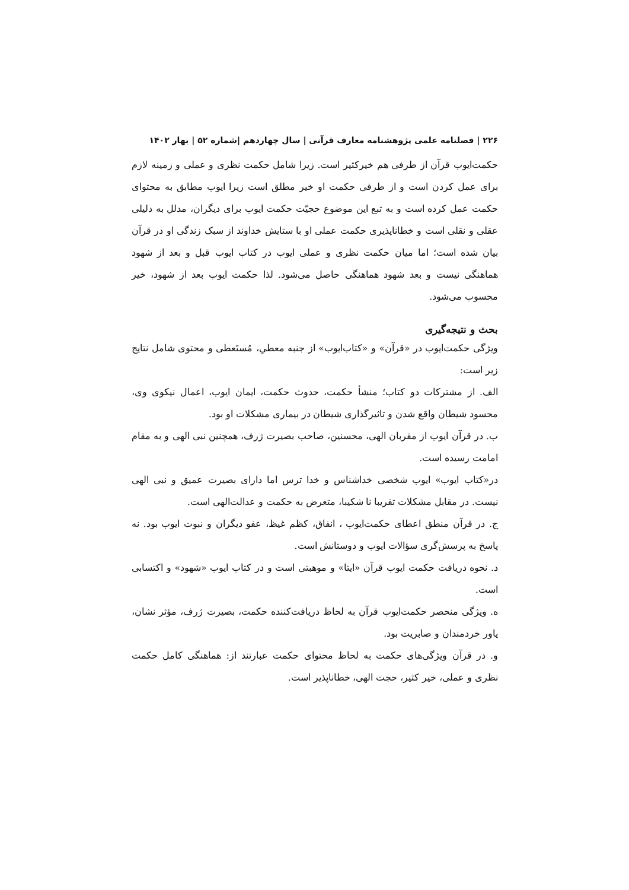۲۲۶ | فصلنامه علمی پژوهشنامه معارف قرآنی | سال چهاردهم |شماره ۵۲ | بهار ۱۴۰۲
حکمت‌ایوب قرآن از طرفی هم خیرکثیر است. زیرا شامل حکمت نظری و عملی و زمینه لازم برای عمل کردن است و از طرفی حکمت او خیر مطلق است زیرا ایوب مطابق به محتوای حکمت عمل کرده است و به تبع این موضوع حجیّت حکمت ایوب برای دیگران، مدلل به دلیلی عقلی و نقلی است و خطاناپذیری حکمت عملی او با ستایش خداوند از سبک زندگی او در قرآن بیان شده است؛ اما میان حکمت نظری و عملی ایوب در کتاب ایوب قبل و بعد از شهود هماهنگی نیست و بعد شهود هماهنگی حاصل می‌شود. لذا حکمت ایوب بعد از شهود، خیر محسوب می‌شود.
بحث و نتیجه‌گیری
ویژگی حکمت‌ایوب در «قرآن» و «کتاب‌ایوب» از جنبه معطیِ، مُستَعطی و محتوی شامل نتایج زیر است:
الف. از مشترکات دو کتاب؛ منشأ حکمت، حدوث حکمت، ایمان ایوب، اعمال نیکوی وی، محسود شیطان واقع شدن و تاثیرگذاری شیطان در بیماری مشکلات او بود.
ب. در قرآن ایوب از مقربان الهی، محسنین، صاحب بصیرت ژرف، همچنین نبی الهی و به مقام امامت رسیده است.
در«کتاب ایوب» ایوب شخصی خداشناس و خدا ترس اما دارای بصیرت عمیق و نبی الهی نیست. در مقابل مشکلات تقریبا نا شکیبا، متعرض به حکمت و عدالت‌الهی است.
ج. در قرآن منطق اعطای حکمت‌ایوب ، انفاق، کظم غیظ، عفو دیگران و نبوت ایوب بود. نه پاسخ به پرسش‌گری سؤالات ایوب و دوستانش است.
د. نحوه دریافت حکمت ایوب قرآن «ایتا» و موهبتی است و در کتاب ایوب «شهود» و اکتسابی است.
ه. ویژگی منحصر حکمت‌ایوب قرآن به لحاظ دریافت‌کننده حکمت، بصیرت ژرف، مؤثر نشان، یاور خردمندان و صابریت بود.
و. در قرآن ویژگی‌های حکمت به لحاظ محتوای حکمت عبارتند از: هماهنگی کامل حکمت نظری و عملی، خیر کثیر، حجت الهی، خطاناپذیر است.